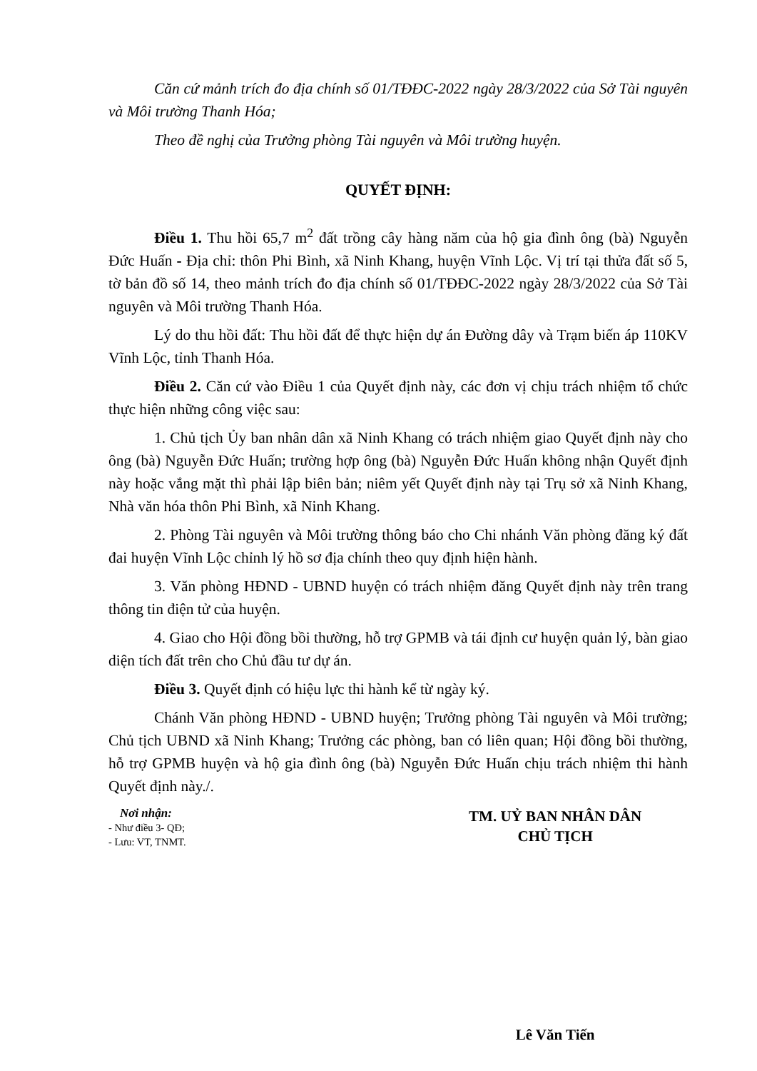Căn cứ mảnh trích đo địa chính số 01/TĐĐC-2022 ngày 28/3/2022 của Sở Tài nguyên và Môi trường Thanh Hóa;
Theo đề nghị của Trưởng phòng Tài nguyên và Môi trường huyện.
QUYẾT ĐỊNH:
Điều 1. Thu hồi 65,7 m<sup>2</sup> đất trồng cây hàng năm của hộ gia đình ông (bà) Nguyễn Đức Huấn - Địa chỉ: thôn Phi Bình, xã Ninh Khang, huyện Vĩnh Lộc. Vị trí tại thửa đất số 5, tờ bản đồ số 14, theo mảnh trích đo địa chính số 01/TĐĐC-2022 ngày 28/3/2022 của Sở Tài nguyên và Môi trường Thanh Hóa.
Lý do thu hồi đất: Thu hồi đất để thực hiện dự án Đường dây và Trạm biến áp 110KV Vĩnh Lộc, tỉnh Thanh Hóa.
Điều 2. Căn cứ vào Điều 1 của Quyết định này, các đơn vị chịu trách nhiệm tổ chức thực hiện những công việc sau:
1. Chủ tịch Ủy ban nhân dân xã Ninh Khang có trách nhiệm giao Quyết định này cho ông (bà) Nguyễn Đức Huấn; trường hợp ông (bà) Nguyễn Đức Huấn không nhận Quyết định này hoặc vắng mặt thì phải lập biên bản; niêm yết Quyết định này tại Trụ sở xã Ninh Khang, Nhà văn hóa thôn Phi Bình, xã Ninh Khang.
2. Phòng Tài nguyên và Môi trường thông báo cho Chi nhánh Văn phòng đăng ký đất đai huyện Vĩnh Lộc chỉnh lý hồ sơ địa chính theo quy định hiện hành.
3. Văn phòng HĐND - UBND huyện có trách nhiệm đăng Quyết định này trên trang thông tin điện tử của huyện.
4. Giao cho Hội đồng bồi thường, hỗ trợ GPMB và tái định cư huyện quản lý, bàn giao diện tích đất trên cho Chủ đầu tư dự án.
Điều 3. Quyết định có hiệu lực thi hành kể từ ngày ký.
Chánh Văn phòng HĐND - UBND huyện; Trưởng phòng Tài nguyên và Môi trường; Chủ tịch UBND xã Ninh Khang; Trưởng các phòng, ban có liên quan; Hội đồng bồi thường, hỗ trợ GPMB huyện và hộ gia đình ông (bà) Nguyễn Đức Huấn chịu trách nhiệm thi hành Quyết định này./.
Nơi nhận:
- Như điều 3- QĐ;
- Lưu: VT, TNMT.
TM. UỶ BAN NHÂN DÂN
CHỦ TỊCH
Lê Văn Tiến